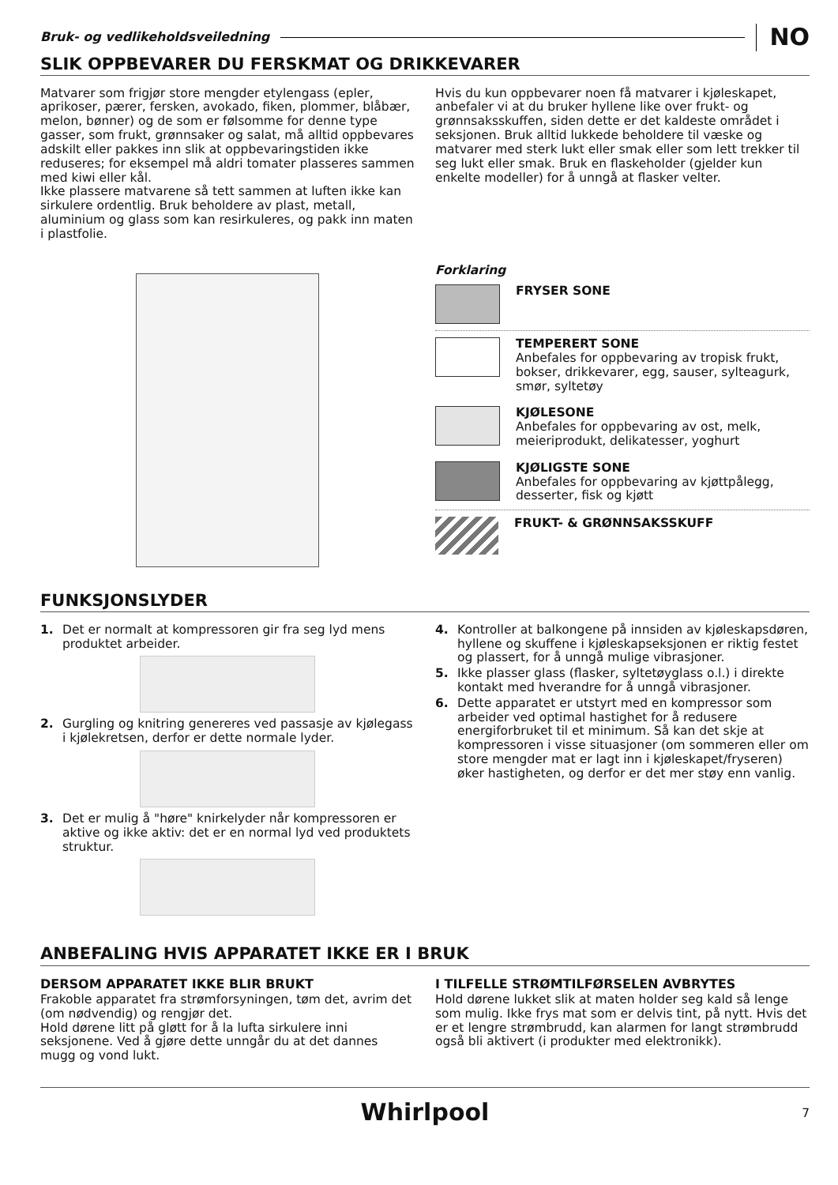Bruk- og vedlikeholdsveiledning
NO
SLIK OPPBEVARER DU FERSKMAT OG DRIKKEVARER
Matvarer som frigjør store mengder etylengass (epler, aprikoser, pærer, fersken, avokado, fiken, plommer, blåbær, melon, bønner) og de som er følsomme for denne type gasser, som frukt, grønnsaker og salat, må alltid oppbevares adskilt eller pakkes inn slik at oppbevaringstiden ikke reduseres; for eksempel må aldri tomater plasseres sammen med kiwi eller kål.
Ikke plassere matvarene så tett sammen at luften ikke kan sirkulere ordentlig. Bruk beholdere av plast, metall, aluminium og glass som kan resirkuleres, og pakk inn maten i plastfolie.
Hvis du kun oppbevarer noen få matvarer i kjøleskapet, anbefaler vi at du bruker hyllene like over frukt- og grønnsaksskuffen, siden dette er det kaldeste området i seksjonen. Bruk alltid lukkede beholdere til væske og matvarer med sterk lukt eller smak eller som lett trekker til seg lukt eller smak. Bruk en flaskeholder (gjelder kun enkelte modeller) for å unngå at flasker velter.
Forklaring
FRYSER SONE
TEMPERERT SONE
Anbefales for oppbevaring av tropisk frukt, bokser, drikkevarer, egg, sauser, sylteagurk, smør, syltetøy
KJØLESONE
Anbefales for oppbevaring av ost, melk, meieriprodukt, delikatesser, yoghurt
KJØLIGSTE SONE
Anbefales for oppbevaring av kjøttpålegg, desserter, fisk og kjøtt
FRUKT- & GRØNNSAKSSKUFF
FUNKSJONSLYDER
1. Det er normalt at kompressoren gir fra seg lyd mens produktet arbeider.
2. Gurgling og knitring genereres ved passasje av kjølegass i kjølekretsen, derfor er dette normale lyder.
3. Det er mulig å "høre" knirkelyder når kompressoren er aktive og ikke aktiv: det er en normal lyd ved produktets struktur.
4. Kontroller at balkongene på innsiden av kjøleskapsdøren, hyllene og skuffene i kjøleskapseksjonen er riktig festet og plassert, for å unngå mulige vibrasjoner.
5. Ikke plasser glass (flasker, syltetøyglass o.l.) i direkte kontakt med hverandre for å unngå vibrasjoner.
6. Dette apparatet er utstyrt med en kompressor som arbeider ved optimal hastighet for å redusere energiforbruket til et minimum. Så kan det skje at kompressoren i visse situasjoner (om sommeren eller om store mengder mat er lagt inn i kjøleskapet/fryseren) øker hastigheten, og derfor er det mer støy enn vanlig.
ANBEFALING HVIS APPARATET IKKE ER I BRUK
DERSOM APPARATET IKKE BLIR BRUKT
Frakoble apparatet fra strømforsyningen, tøm det, avrim det (om nødvendig) og rengjør det.
Hold dørene litt på gløtt for å la lufta sirkulere inni seksjonene. Ved å gjøre dette unngår du at det dannes mugg og vond lukt.
I TILFELLE STRØMTILFØRSELEN AVBRYTES
Hold dørene lukket slik at maten holder seg kald så lenge som mulig. Ikke frys mat som er delvis tint, på nytt. Hvis det er et lengre strømbrudd, kan alarmen for langt strømbrudd også bli aktivert (i produkter med elektronikk).
Whirlpool 7